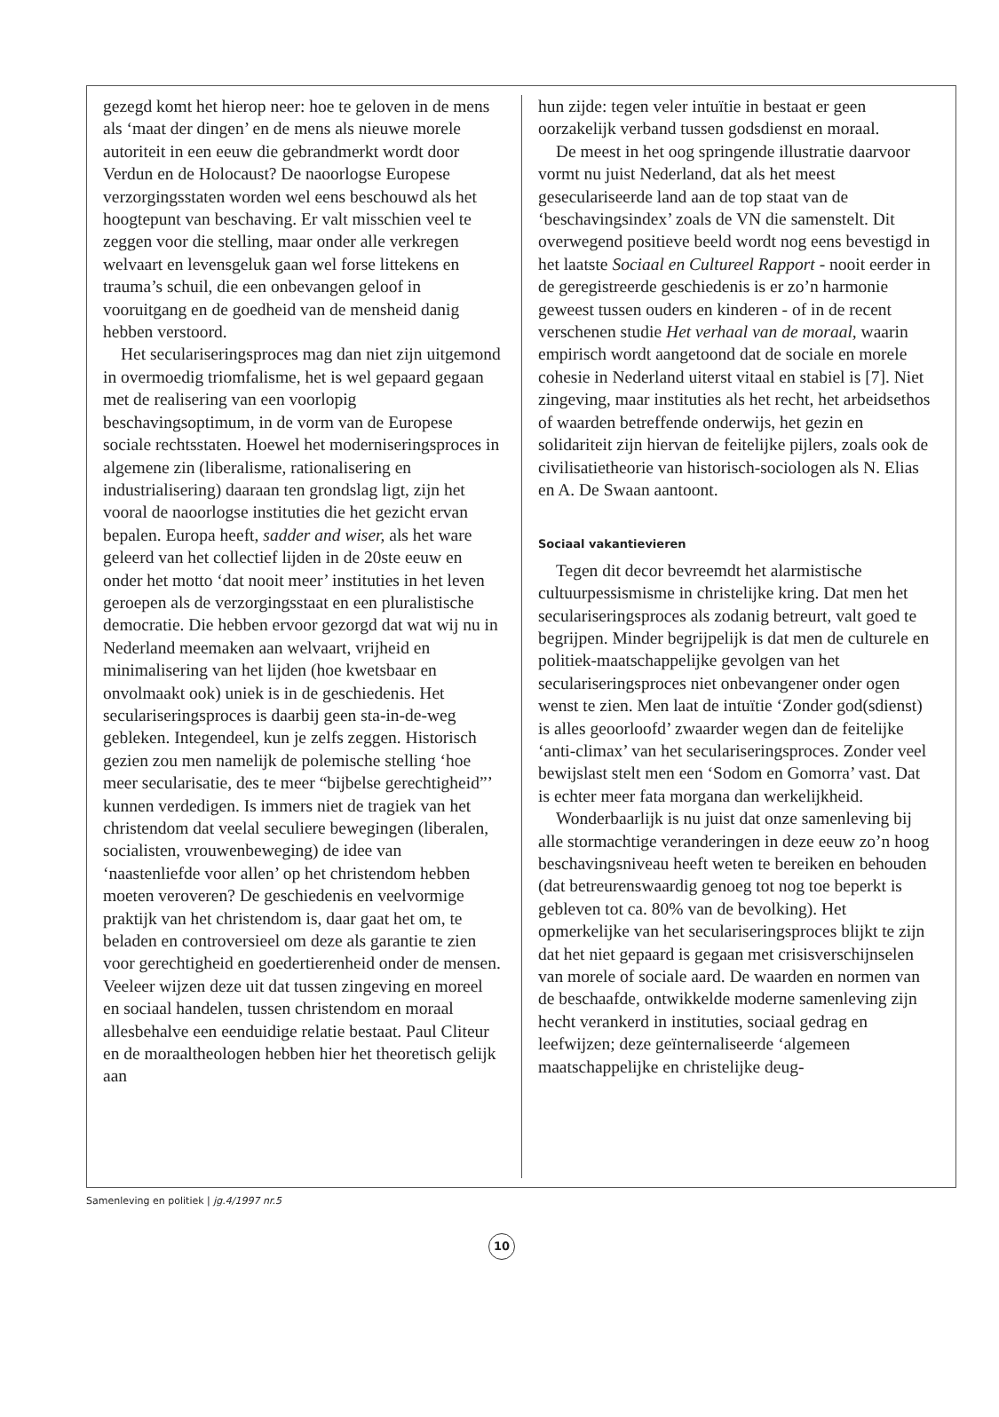gezegd komt het hierop neer: hoe te geloven in de mens als ‘maat der dingen’ en de mens als nieuwe morele autoriteit in een eeuw die gebrandmerkt wordt door Verdun en de Holocaust? De naoorlogse Europese verzorgingsstaten worden wel eens beschouwd als het hoogtepunt van beschaving. Er valt misschien veel te zeggen voor die stelling, maar onder alle verkregen welvaart en levensgeluk gaan wel forse littekens en trauma’s schuil, die een onbevangen geloof in vooruitgang en de goedheid van de mensheid danig hebben verstoord.
Het seculariseringsproces mag dan niet zijn uitgemond in overmoedig triomfalisme, het is wel gepaard gegaan met de realisering van een voorlopig beschavingsoptimum, in de vorm van de Europese sociale rechtsstaten. Hoewel het moderniseringsproces in algemene zin (liberalisme, rationalisering en industrialisering) daaraan ten grondslag ligt, zijn het vooral de naoorlogse instituties die het gezicht ervan bepalen. Europa heeft, sadder and wiser, als het ware geleerd van het collectief lijden in de 20ste eeuw en onder het motto ‘dat nooit meer’ instituties in het leven geroepen als de verzorgingsstaat en een pluralistische democratie. Die hebben ervoor gezorgd dat wat wij nu in Nederland meemaken aan welvaart, vrijheid en minimalisering van het lijden (hoe kwetsbaar en onvolmaakt ook) uniek is in de geschiedenis. Het seculariseringsproces is daarbij geen sta-in-de-weg gebleken. Integendeel, kun je zelfs zeggen. Historisch gezien zou men namelijk de polemische stelling ‘hoe meer secularisatie, des te meer “bijbelse gerechtigheid”’ kunnen verdedigen. Is immers niet de tragiek van het christendom dat veelal seculiere bewegingen (liberalen, socialisten, vrouwenbeweging) de idee van ‘naastenliefde voor allen’ op het christendom hebben moeten veroveren? De geschiedenis en veelvormige praktijk van het christendom is, daar gaat het om, te beladen en controversieel om deze als garantie te zien voor gerechtigheid en goedertierenheid onder de mensen. Veeleer wijzen deze uit dat tussen zingeving en moreel en sociaal handelen, tussen christendom en moraal allesbehalve een eenduidige relatie bestaat. Paul Cliteur en de moraaltheologen hebben hier het theoretisch gelijk aan
hun zijde: tegen veler intuïtie in bestaat er geen oorzakelijk verband tussen godsdienst en moraal.
De meest in het oog springende illustratie daarvoor vormt nu juist Nederland, dat als het meest geseculariseerde land aan de top staat van de ‘beschavingsindex’ zoals de VN die samenstelt. Dit overwegend positieve beeld wordt nog eens bevestigd in het laatste Sociaal en Cultureel Rapport - nooit eerder in de geregistreerde geschiedenis is er zo’n harmonie geweest tussen ouders en kinderen - of in de recent verschenen studie Het verhaal van de moraal, waarin empirisch wordt aangetoond dat de sociale en morele cohesie in Nederland uiterst vitaal en stabiel is [7]. Niet zingeving, maar instituties als het recht, het arbeidsethos of waarden betreffende onderwijs, het gezin en solidariteit zijn hiervan de feitelijke pijlers, zoals ook de civilisatietheorie van historisch-sociologen als N. Elias en A. De Swaan aantoont.
Sociaal vakantievieren
Tegen dit decor bevreemdt het alarmistische cultuurpessismisme in christelijke kring. Dat men het seculariseringsproces als zodanig betreurt, valt goed te begrijpen. Minder begrijpelijk is dat men de culturele en politiek-maatschappelijke gevolgen van het seculariseringsproces niet onbevangener onder ogen wenst te zien. Men laat de intuïtie ‘Zonder god(sdienst) is alles geoorloofd’ zwaarder wegen dan de feitelijke ‘anti-climax’ van het seculariseringsproces. Zonder veel bewijslast stelt men een ‘Sodom en Gomorra’ vast. Dat is echter meer fata morgana dan werkelijkheid.
Wonderbaarlijk is nu juist dat onze samenleving bij alle stormachtige veranderingen in deze eeuw zo’n hoog beschavingsniveau heeft weten te bereiken en behouden (dat betreurenswaardig genoeg tot nog toe beperkt is gebleven tot ca. 80% van de bevolking). Het opmerkelijke van het seculariseringsproces blijkt te zijn dat het niet gepaard is gegaan met crisisverschijnselen van morele of sociale aard. De waarden en normen van de beschaafde, ontwikkelde moderne samenleving zijn hecht verankerd in instituties, sociaal gedrag en leefwijzen; deze geïnternaliseerde ‘algemeen maatschappelijke en christelijke deug-
Samenleving en politiek | jg.4/1997 nr.5
10